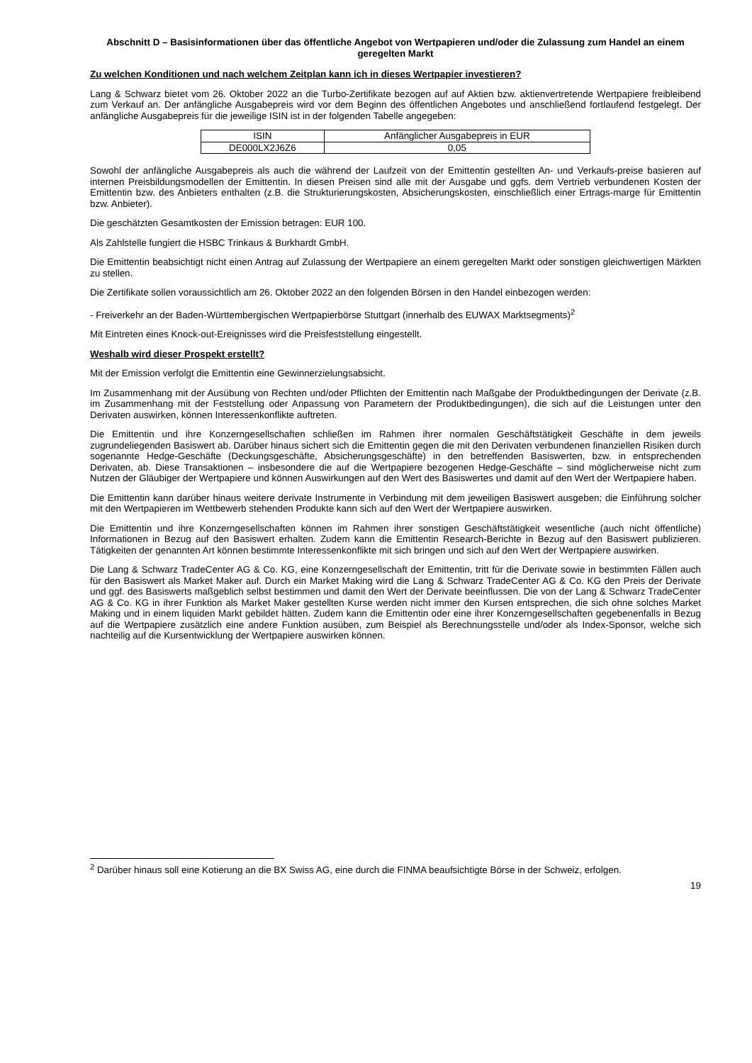Abschnitt D – Basisinformationen über das öffentliche Angebot von Wertpapieren und/oder die Zulassung zum Handel an einem geregelten Markt
Zu welchen Konditionen und nach welchem Zeitplan kann ich in dieses Wertpapier investieren?
Lang & Schwarz bietet vom 26. Oktober 2022 an die Turbo-Zertifikate bezogen auf auf Aktien bzw. aktienvertretende Wertpapiere freibleibend zum Verkauf an. Der anfängliche Ausgabepreis wird vor dem Beginn des öffentlichen Angebotes und anschließend fortlaufend festgelegt. Der anfängliche Ausgabepreis für die jeweilige ISIN ist in der folgenden Tabelle angegeben:
| ISIN | Anfänglicher Ausgabepreis in EUR |
| --- | --- |
| DE000LX2J6Z6 | 0,05 |
Sowohl der anfängliche Ausgabepreis als auch die während der Laufzeit von der Emittentin gestellten An- und Verkaufs-preise basieren auf internen Preisbildungsmodellen der Emittentin. In diesen Preisen sind alle mit der Ausgabe und ggfs. dem Vertrieb verbundenen Kosten der Emittentin bzw. des Anbieters enthalten (z.B. die Strukturierungskosten, Absicherungskosten, einschließlich einer Ertrags-marge für Emittentin bzw. Anbieter).
Die geschätzten Gesamtkosten der Emission betragen: EUR 100.
Als Zahlstelle fungiert die HSBC Trinkaus & Burkhardt GmbH.
Die Emittentin beabsichtigt nicht einen Antrag auf Zulassung der Wertpapiere an einem geregelten Markt oder sonstigen gleichwertigen Märkten zu stellen.
Die Zertifikate sollen voraussichtlich am 26. Oktober 2022 an den folgenden Börsen in den Handel einbezogen werden:
- Freiverkehr an der Baden-Württembergischen Wertpapierbörse Stuttgart (innerhalb des EUWAX Marktsegments)<sup>2</sup>
Mit Eintreten eines Knock-out-Ereignisses wird die Preisfeststellung eingestellt.
Weshalb wird dieser Prospekt erstellt?
Mit der Emission verfolgt die Emittentin eine Gewinnerzielungsabsicht.
Im Zusammenhang mit der Ausübung von Rechten und/oder Pflichten der Emittentin nach Maßgabe der Produktbedingungen der Derivate (z.B. im Zusammenhang mit der Feststellung oder Anpassung von Parametern der Produktbedingungen), die sich auf die Leistungen unter den Derivaten auswirken, können Interessenkonflikte auftreten.
Die Emittentin und ihre Konzerngesellschaften schließen im Rahmen ihrer normalen Geschäftstätigkeit Geschäfte in dem jeweils zugrundeliegenden Basiswert ab. Darüber hinaus sichert sich die Emittentin gegen die mit den Derivaten verbundenen finanziellen Risiken durch sogenannte Hedge-Geschäfte (Deckungsgeschäfte, Absicherungsgeschäfte) in den betreffenden Basiswerten, bzw. in entsprechenden Derivaten, ab. Diese Transaktionen – insbesondere die auf die Wertpapiere bezogenen Hedge-Geschäfte – sind möglicherweise nicht zum Nutzen der Gläubiger der Wertpapiere und können Auswirkungen auf den Wert des Basiswertes und damit auf den Wert der Wertpapiere haben.
Die Emittentin kann darüber hinaus weitere derivate Instrumente in Verbindung mit dem jeweiligen Basiswert ausgeben; die Einführung solcher mit den Wertpapieren im Wettbewerb stehenden Produkte kann sich auf den Wert der Wertpapiere auswirken.
Die Emittentin und ihre Konzerngesellschaften können im Rahmen ihrer sonstigen Geschäftstätigkeit wesentliche (auch nicht öffentliche) Informationen in Bezug auf den Basiswert erhalten. Zudem kann die Emittentin Research-Berichte in Bezug auf den Basiswert publizieren. Tätigkeiten der genannten Art können bestimmte Interessenkonflikte mit sich bringen und sich auf den Wert der Wertpapiere auswirken.
Die Lang & Schwarz TradeCenter AG & Co. KG, eine Konzerngesellschaft der Emittentin, tritt für die Derivate sowie in bestimmten Fällen auch für den Basiswert als Market Maker auf. Durch ein Market Making wird die Lang & Schwarz TradeCenter AG & Co. KG den Preis der Derivate und ggf. des Basiswerts maßgeblich selbst bestimmen und damit den Wert der Derivate beeinflussen. Die von der Lang & Schwarz TradeCenter AG & Co. KG in ihrer Funktion als Market Maker gestellten Kurse werden nicht immer den Kursen entsprechen, die sich ohne solches Market Making und in einem liquiden Markt gebildet hätten. Zudem kann die Emittentin oder eine ihrer Konzerngesellschaften gegebenenfalls in Bezug auf die Wertpapiere zusätzlich eine andere Funktion ausüben, zum Beispiel als Berechnungsstelle und/oder als Index-Sponsor, welche sich nachteilig auf die Kursentwicklung der Wertpapiere auswirken können.
<sup>2</sup> Darüber hinaus soll eine Kotierung an die BX Swiss AG, eine durch die FINMA beaufsichtigte Börse in der Schweiz, erfolgen.
19